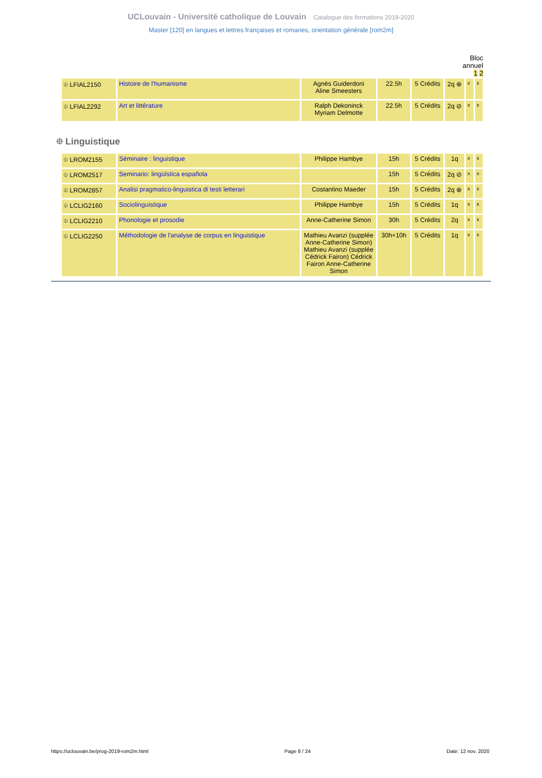UCLouvain - Université catholique de Louvain Catalogue des formations 2019-2020
Master [120] en langues et lettres françaises et romanes, orientation générale [rom2m]
Bloc
annuel
1 2
| ⯐ LFIAL2150 | Histoire de l'humanisme | Agnès Guiderdoni Aline Smeesters | 22.5h | 5 Crédits | 2q ⊕ | x | x |
| ⯐ LFIAL2292 | Art et littérature | Ralph Dekoninck Myriam Delmotte | 22.5h | 5 Crédits | 2q ⊘ | x | x |
⯐ Linguistique
| ⯐ LROM2155 | Séminaire : linguistique | Philippe Hambye | 15h | 5 Crédits | 1q | x | x |
| ⯐ LROM2517 | Seminario: lingüística española | | 15h | 5 Crédits | 2q ⊘ | x | x |
| ⯐ LROM2857 | Analisi pragmatico-linguistica di testi letterari | Costantino Maeder | 15h | 5 Crédits | 2q ⊕ | x | x |
| ⯐ LCLIG2160 | Sociolinguistique | Philippe Hambye | 15h | 5 Crédits | 1q | x | x |
| ⯐ LCLIG2210 | Phonologie et prosodie | Anne-Catherine Simon | 30h | 5 Crédits | 2q | x | x |
| ⯐ LCLIG2250 | Méthodologie de l'analyse de corpus en linguistique | Mathieu Avanzi (supplée Anne-Catherine Simon) Mathieu Avanzi (supplée Cédrick Fairon) Cédrick Fairon Anne-Catherine Simon | 30h+10h | 5 Crédits | 1q | x | x |
https://uclouvain.be/prog-2019-rom2m.html Page 8 / 24 Date: 12 nov. 2020